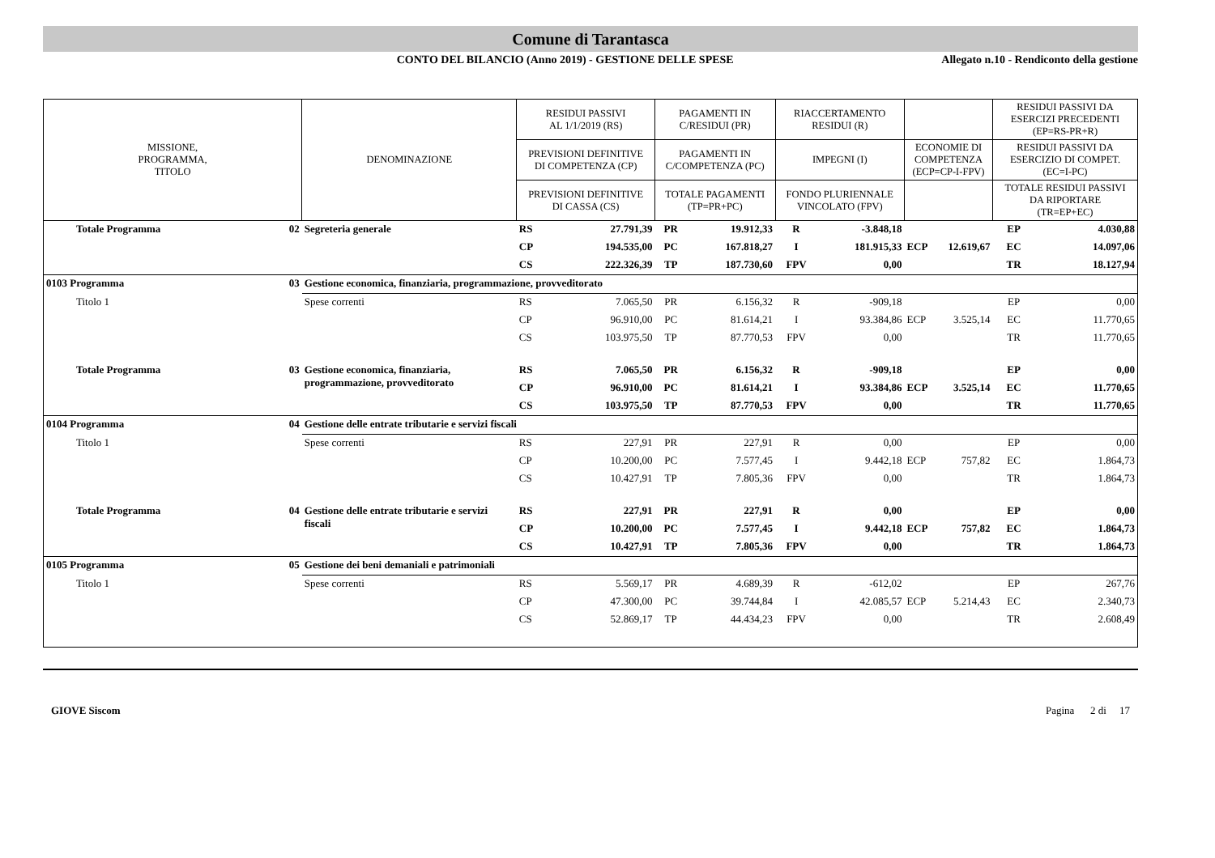Comune di Tarantasca
CONTO DEL BILANCIO (Anno 2019) - GESTIONE DELLE SPESE
Allegato n.10 - Rendiconto della gestione
| MISSIONE, PROGRAMMA, TITOLO | | DENOMINAZIONE | RESIDUI PASSIVI AL 1/1/2019 (RS) | | PAGAMENTI IN C/RESIDUI (PR) | | RIACCERTAMENTO RESIDUI (R) | | | | RESIDUI PASSIVI DA ESERCIZI PRECEDENTI (EP=RS-PR+R) | |
| --- | --- | --- | --- | --- | --- | --- | --- | --- | --- | --- | --- | --- |
| | | | PREVISIONI DEFINITIVE DI COMPETENZA (CP) | | PAGAMENTI IN C/COMPETENZA (PC) | | IMPEGNI (I) | | ECONOMIE DI COMPETENZA (ECP=CP-I-FPV) | | RESIDUI PASSIVI DA ESERCIZIO DI COMPET. (EC=I-PC) | |
| | | | PREVISIONI DEFINITIVE DI CASSA (CS) | | TOTALE PAGAMENTI (TP=PR+PC) | | FONDO PLURIENNALE VINCOLATO (FPV) | | | | TOTALE RESIDUI PASSIVI DA RIPORTARE (TR=EP+EC) | |
| Totale Programma | 02 | Segreteria generale | RS | 27.791,39 | PR | 19.912,33 | R | -3.848,18 | | | EP | 4.030,88 |
| | | | CP | 194.535,00 | PC | 167.818,27 | I | 181.915,33 | ECP | 12.619,67 | EC | 14.097,06 |
| | | | CS | 222.326,39 | TP | 187.730,60 | FPV | 0,00 | | | TR | 18.127,94 |
| 0103 Programma | 03 | Gestione economica, finanziaria, programmazione, provveditorato | | | | | | | | | | |
| Titolo 1 | | Spese correnti | RS | 7.065,50 | PR | 6.156,32 | R | -909,18 | | | EP | 0,00 |
| | | | CP | 96.910,00 | PC | 81.614,21 | I | 93.384,86 | ECP | 3.525,14 | EC | 11.770,65 |
| | | | CS | 103.975,50 | TP | 87.770,53 | FPV | 0,00 | | | TR | 11.770,65 |
| Totale Programma | 03 | Gestione economica, finanziaria, programmazione, provveditorato | RS | 7.065,50 | PR | 6.156,32 | R | -909,18 | | | EP | 0,00 |
| | | | CP | 96.910,00 | PC | 81.614,21 | I | 93.384,86 | ECP | 3.525,14 | EC | 11.770,65 |
| | | | CS | 103.975,50 | TP | 87.770,53 | FPV | 0,00 | | | TR | 11.770,65 |
| 0104 Programma | 04 | Gestione delle entrate tributarie e servizi fiscali | | | | | | | | | | |
| Titolo 1 | | Spese correnti | RS | 227,91 | PR | 227,91 | R | 0,00 | | | EP | 0,00 |
| | | | CP | 10.200,00 | PC | 7.577,45 | I | 9.442,18 | ECP | 757,82 | EC | 1.864,73 |
| | | | CS | 10.427,91 | TP | 7.805,36 | FPV | 0,00 | | | TR | 1.864,73 |
| Totale Programma | 04 | Gestione delle entrate tributarie e servizi fiscali | RS | 227,91 | PR | 227,91 | R | 0,00 | | | EP | 0,00 |
| | | | CP | 10.200,00 | PC | 7.577,45 | I | 9.442,18 | ECP | 757,82 | EC | 1.864,73 |
| | | | CS | 10.427,91 | TP | 7.805,36 | FPV | 0,00 | | | TR | 1.864,73 |
| 0105 Programma | 05 | Gestione dei beni demaniali e patrimoniali | | | | | | | | | | |
| Titolo 1 | | Spese correnti | RS | 5.569,17 | PR | 4.689,39 | R | -612,02 | | | EP | 267,76 |
| | | | CP | 47.300,00 | PC | 39.744,84 | I | 42.085,57 | ECP | 5.214,43 | EC | 2.340,73 |
| | | | CS | 52.869,17 | TP | 44.434,23 | FPV | 0,00 | | | TR | 2.608,49 |
GIOVE Siscom Pagina 2 di 17